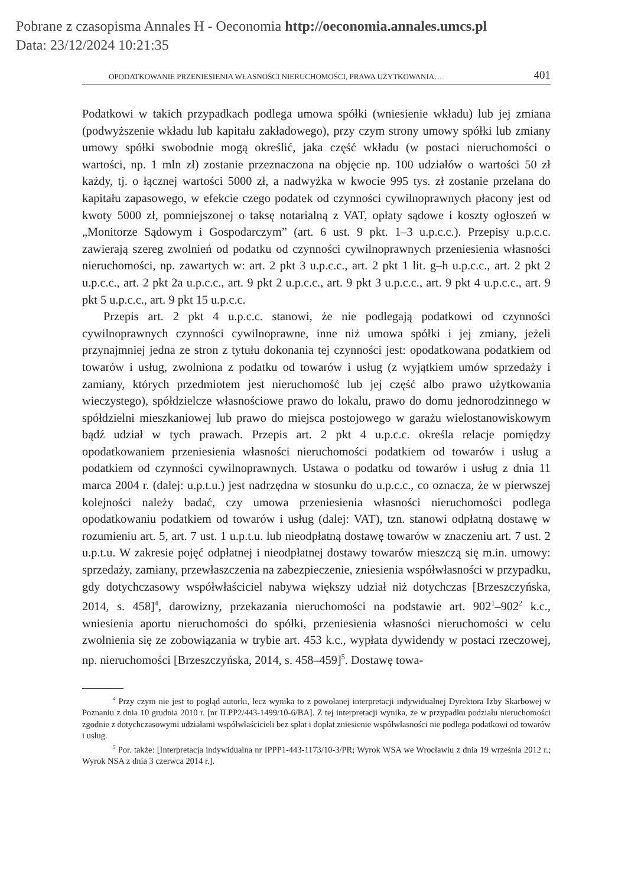Pobrane z czasopisma Annales H - Oeconomia http://oeconomia.annales.umcs.pl
Data: 23/12/2024 10:21:35
OPODATKOWANIE PRZENIESIENIA WŁASNOŚCI NIERUCHOMOŚCI, PRAWA UŻYTKOWANIA… 401
Podatkowi w takich przypadkach podlega umowa spółki (wniesienie wkładu) lub jej zmiana (podwyższenie wkładu lub kapitału zakładowego), przy czym strony umowy spółki lub zmiany umowy spółki swobodnie mogą określić, jaka część wkładu (w postaci nieruchomości o wartości, np. 1 mln zł) zostanie przeznaczona na objęcie np. 100 udziałów o wartości 50 zł każdy, tj. o łącznej wartości 5000 zł, a nadwyżka w kwocie 995 tys. zł zostanie przelana do kapitału zapasowego, w efekcie czego podatek od czynności cywilnoprawnych płacony jest od kwoty 5000 zł, pomniejszonej o taksę notarialną z VAT, opłaty sądowe i koszty ogłoszeń w „Monitorze Sądowym i Gospodarczym” (art. 6 ust. 9 pkt. 1–3 u.p.c.c.). Przepisy u.p.c.c. zawierają szereg zwolnień od podatku od czynności cywilnoprawnych przeniesienia własności nieruchomości, np. zawartych w: art. 2 pkt 3 u.p.c.c., art. 2 pkt 1 lit. g–h u.p.c.c., art. 2 pkt 2 u.p.c.c., art. 2 pkt 2a u.p.c.c., art. 9 pkt 2 u.p.c.c., art. 9 pkt 3 u.p.c.c., art. 9 pkt 4 u.p.c.c., art. 9 pkt 5 u.p.c.c., art. 9 pkt 15 u.p.c.c.
Przepis art. 2 pkt 4 u.p.c.c. stanowi, że nie podlegają podatkowi od czynności cywilnoprawnych czynności cywilnoprawne, inne niż umowa spółki i jej zmiany, jeżeli przynajmniej jedna ze stron z tytułu dokonania tej czynności jest: opodatkowana podatkiem od towarów i usług, zwolniona z podatku od towarów i usług (z wyjątkiem umów sprzedaży i zamiany, których przedmiotem jest nieruchomość lub jej część albo prawo użytkowania wieczystego), spółdzielcze własnościowe prawo do lokalu, prawo do domu jednorodzinnego w spółdzielni mieszkaniowej lub prawo do miejsca postojowego w garażu wielostanowiskowym bądź udział w tych prawach. Przepis art. 2 pkt 4 u.p.c.c. określa relacje pomiędzy opodatkowaniem przeniesienia własności nieruchomości podatkiem od towarów i usług a podatkiem od czynności cywilnoprawnych. Ustawa o podatku od towarów i usług z dnia 11 marca 2004 r. (dalej: u.p.t.u.) jest nadrzędna w stosunku do u.p.c.c., co oznacza, że w pierwszej kolejności należy badać, czy umowa przeniesienia własności nieruchomości podlega opodatkowaniu podatkiem od towarów i usług (dalej: VAT), tzn. stanowi odpłatną dostawę w rozumieniu art. 5, art. 7 ust. 1 u.p.t.u. lub nieodpłatną dostawę towarów w znaczeniu art. 7 ust. 2 u.p.t.u. W zakresie pojęć odpłatnej i nieodpłatnej dostawy towarów mieszczą się m.in. umowy: sprzedaży, zamiany, przewłaszczenia na zabezpieczenie, zniesienia współwłasności w przypadku, gdy dotychczasowy współwłaściciel nabywa większy udział niż dotychczas [Brzeszczyńska, 2014, s. 458]<sup>4</sup>, darowizny, przekazania nieruchomości na podstawie art. 902<sup>1</sup>–902<sup>2</sup> k.c., wniesienia aportu nieruchomości do spółki, przeniesienia własności nieruchomości w celu zwolnienia się ze zobowiązania w trybie art. 453 k.c., wypłata dywidendy w postaci rzeczowej, np. nieruchomości [Brzeszczyńska, 2014, s. 458–459]<sup>5</sup>. Dostawę towa-
<sup>4</sup> Przy czym nie jest to pogląd autorki, lecz wynika to z powołanej interpretacji indywidualnej Dyrektora Izby Skarbowej w Poznaniu z dnia 10 grudnia 2010 r. [nr ILPP2/443-1499/10-6/BA]. Z tej interpretacji wynika, że w przypadku podziału nieruchomości zgodnie z dotychczasowymi udziałami współwłaścicieli bez spłat i dopłat zniesienie współwłasności nie podlega podatkowi od towarów i usług.
<sup>5</sup> Por. także: [Interpretacja indywidualna nr IPPP1-443-1173/10-3/PR; Wyrok WSA we Wrocławiu z dnia 19 września 2012 r.; Wyrok NSA z dnia 3 czerwca 2014 r.].